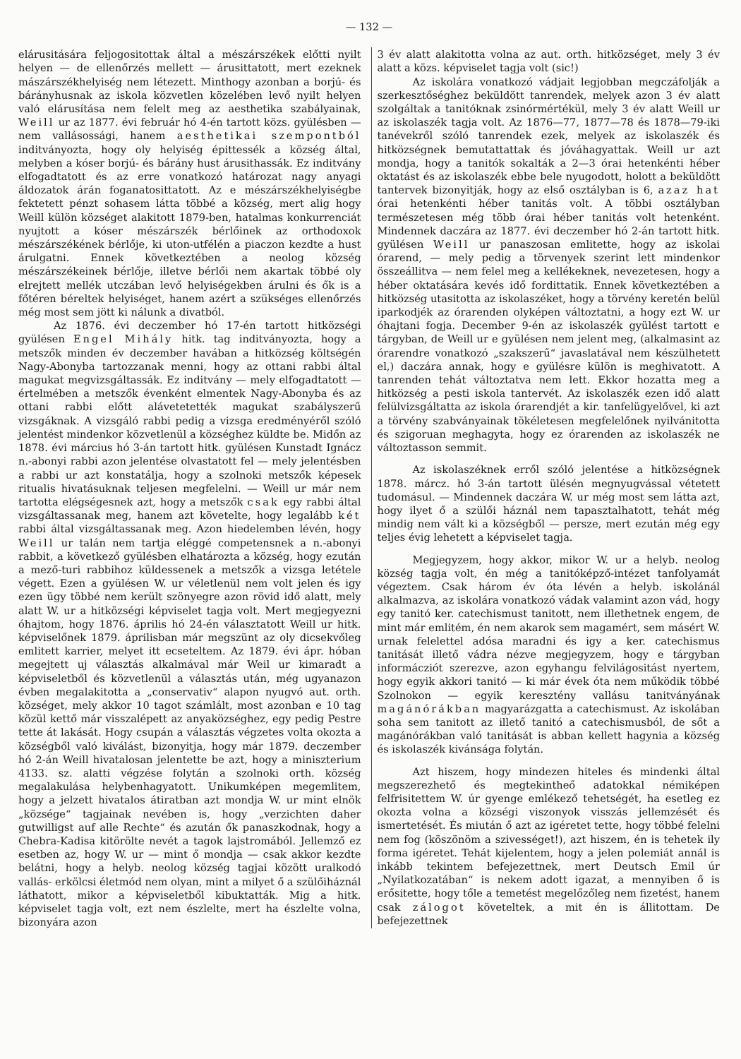— 132 —
elárusitására feljogositottak által a mészárszékek előtti nyilt helyen — de ellenőrzés mellett — árusittatott, mert ezeknek mászárszékhelyiség nem létezett. Minthogy azonban a borjú- és bárányhusnak az iskola közvetlen közelében levő nyilt helyen való elárusítása nem felelt meg az aesthetika szabályainak, Weill ur az 1877. évi február hó 4-én tartott közs. gyülésben — nem vallásossági, hanem aesthetikai szempontból inditványozta, hogy oly helyiség épittessék a község által, melyben a kóser borjú- és bárány hust árusithassák. Ez inditvány elfogadtatott és az erre vonatkozó határozat nagy anyagi áldozatok árán foganatosittatott. Az e mészárszékhelyiségbe fektetett pénzt sohasem látta többé a község, mert alig hogy Weill külön községet alakitott 1879-ben, hatalmas konkurrenciát nyujtott a kóser mészárszék bérlőinek az orthodoxok mészárszékének bérlője, ki uton-utfélén a piaczon kezdte a hust árulgatni. Ennek következtében a neolog község mészárszékeinek bérlője, illetve bérlői nem akartak többé oly elrejtett mellék utczában levő helyiségekben árulni és ők is a főtéren béreltek helyiséget, hanem azért a szükséges ellenőrzés még most sem jött ki nálunk a divatból.
Az 1876. évi deczember hó 17-én tartott hitközségi gyülésen Engel Mihály hitk. tag inditványozta, hogy a metszők minden év deczember havában a hitközség költségén Nagy-Abonyba tartozzanak menni, hogy az ottani rabbi által magukat megvizsgáltassák. Ez inditvány — mely elfogadtatott — értelmében a metszők évenként elmentek Nagy-Abonyba és az ottani rabbi előtt alávetetették magukat szabályszerű vizsgáknak. A vizsgáló rabbi pedig a vizsga eredményéről szóló jelentést mindenkor közvetlenül a községhez küldte be. Midőn az 1878. évi március hó 3-án tartott hitk. gyülésen Kunstadt Ignácz n.-abonyi rabbi azon jelentése olvastatott fel — mely jelentésben a rabbi ur azt konstatálja, hogy a szolnoki metszők képesek ritualis hivatásuknak teljesen megfelelni. — Weill ur már nem tartotta elégségesnek azt, hogy a metszők csak egy rabbi által vizsgáltassanak meg, hanem azt követelte, hogy legalább két rabbi által vizsgáltassanak meg. Azon hiedelemben lévén, hogy Weill ur talán nem tartja eléggé competensnek a n.-abonyi rabbit, a következő gyülésben elhatározta a község, hogy ezután a mező-turi rabbihoz küldessenek a metszők a vizsga letétele végett. Ezen a gyülésen W. ur véletlenül nem volt jelen és igy ezen ügy többé nem került szönyegre azon rövid idő alatt, mely alatt W. ur a hitközségi képviselet tagja volt. Mert megjegyezni óhajtom, hogy 1876. április hó 24-én választatott Weill ur hitk. képviselőnek 1879. áprilisban már megszünt az oly dicsekvőleg emlitett karrier, melyet itt ecseteltem. Az 1879. évi ápr. hóban megejtett uj választás alkalmával már Weil ur kimaradt a képviseletből és közvetlenül a választás után, még ugyanazon évben megalakitotta a „conservativ“ alapon nyugvó aut. orth. községet, mely akkor 10 tagot számlált, most azonban e 10 tag közül kettő már visszalépett az anyaközséghez, egy pedig Pestre tette át lakását. Hogy csupán a választás végzetes volta okozta a községből való kiválást, bizonyitja, hogy már 1879. deczember hó 2-án Weill hivatalosan jelentette be azt, hogy a miniszterium 4133. sz. alatti végzése folytán a szolnoki orth. község megalakulása helybenhagyatott. Unikumképen megemlitem, hogy a jelzett hivatalos átiratban azt mondja W. ur mint elnök „községe“ tagjainak nevében is, hogy „verzichten daher gutwilligst auf alle Rechte“ és azután ők panaszkodnak, hogy a Chebra-Kadisa kitörölte nevét a tagok lajstromából. Jellemző ez esetben az, hogy W. ur — mint ő mondja — csak akkor kezdte belátni, hogy a helyb. neolog község tagjai között uralkodó vallás- erkölcsi életmód nem olyan, mint a milyet ő a szülőiháznál láthatott, mikor a képviseletből kibuktatták. Mig a hitk. képviselet tagja volt, ezt nem észlelte, mert ha észlelte volna, bizonyára azon
3 év alatt alakitotta volna az aut. orth. hitközséget, mely 3 év alatt a közs. képviselet tagja volt (sic!)
Az iskolára vonatkozó vádjait legjobban megczáfolják a szerkesztőséghez beküldött tanrendek, melyek azon 3 év alatt szolgáltak a tanitóknak zsinórmértékül, mely 3 év alatt Weill ur az iskolaszék tagja volt. Az 1876—77, 1877—78 és 1878—79-iki tanévekről szóló tanrendek ezek, melyek az iskolaszék és hitközségnek bemutattattak és jóváhagyattak. Weill ur azt mondja, hogy a tanitók sokalták a 2—3 órai hetenkénti héber oktatást és az iskolaszék ebbe bele nyugodott, holott a beküldött tantervek bizonyitják, hogy az első osztályban is 6, azaz hat órai hetenkénti héber tanitás volt. A többi osztályban természetesen még több órai héber tanitás volt hetenként. Mindennek daczára az 1877. évi deczember hó 2-án tartott hitk. gyülésen Weill ur panaszosan emlitette, hogy az iskolai órarend, — mely pedig a törvenyek szerint lett mindenkor összeállitva — nem felel meg a kellékeknek, nevezetesen, hogy a héber oktatására kevés idő fordittatik. Ennek következtében a hitközség utasitotta az iskolaszéket, hogy a törvény keretén belül iparkodjék az órarenden olyképen változtatni, a hogy ezt W. ur óhajtani fogja. December 9-én az iskolaszék gyülést tartott e tárgyban, de Weill ur e gyülésen nem jelent meg, (alkalmasint az órarendre vonatkozó „szakszerű“ javaslatával nem készülhetett el,) daczára annak, hogy e gyülésre külön is meghivatott. A tanrenden tehát változtatva nem lett. Ekkor hozatta meg a hitközség a pesti iskola tantervét. Az iskolaszék ezen idő alatt felülvizsgáltatta az iskola órarendjét a kir. tanfelügyelővel, ki azt a törvény szabványainak tökéletesen megfelelőnek nyilvánitotta és szigoruan meghagyta, hogy ez órarenden az iskolaszék ne változtasson semmit.
Az iskolaszéknek erről szóló jelentése a hitközségnek 1878. márcz. hó 3-án tartott ülésén megnyugvással vétetett tudomásul. — Mindennek daczára W. ur még most sem látta azt, hogy ilyet ő a szülői háznál nem tapasztalhatott, tehát még mindig nem vált ki a községből — persze, mert ezután még egy teljes évig lehetett a képviselet tagja.
Megjegyzem, hogy akkor, mikor W. ur a helyb. neolog község tagja volt, én még a tanitóképző-intézet tanfolyamát végeztem. Csak három év óta lévén a helyb. iskolánál alkalmazva, az iskolára vonatkozó vádak valamint azon vád, hogy egy tanitó ker. catechismust tanitott, nem illethetnek engem, de mint már emlitém, én nem akarok sem magamért, sem másért W. urnak felelettel adósa maradni és igy a ker. catechismus tanitását illető vádra nézve megjegyzem, hogy e tárgyban informácziót szerezve, azon egyhangu felvilágositást nyertem, hogy egyik akkori tanitó — ki már évek óta nem működik többé Szolnokon — egyik keresztény vallásu tanitványának magánórákban magyarázgatta a catechismust. Az iskolában soha sem tanitott az illető tanitó a catechismusból, de sőt a magánórákban való tanitását is abban kellett hagynia a község és iskolaszék kivánsága folytán.
Azt hiszem, hogy mindezen hiteles és mindenki által megszerezhető és megtekintheő adatokkal némiképen felfrisitettem W. úr gyenge emlékező tehetségét, ha esetleg ez okozta volna a községi viszonyok visszás jellemzését és ismertetését. És miután ő azt az igéretet tette, hogy többé felelni nem fog (köszönöm a szivességet!), azt hiszem, én is tehetek ily forma igéretet. Tehát kijelentem, hogy a jelen polemiát annál is inkább tekintem befejezettnek, mert Deutsch Emil úr „Nyilatkozatában“ is nekem adott igazat, a mennyiben ő is erősitette, hogy tőle a temetést megelőzőleg nem fizetést, hanem csak zálogot követeltek, a mit én is állitottam. De befejezettnek